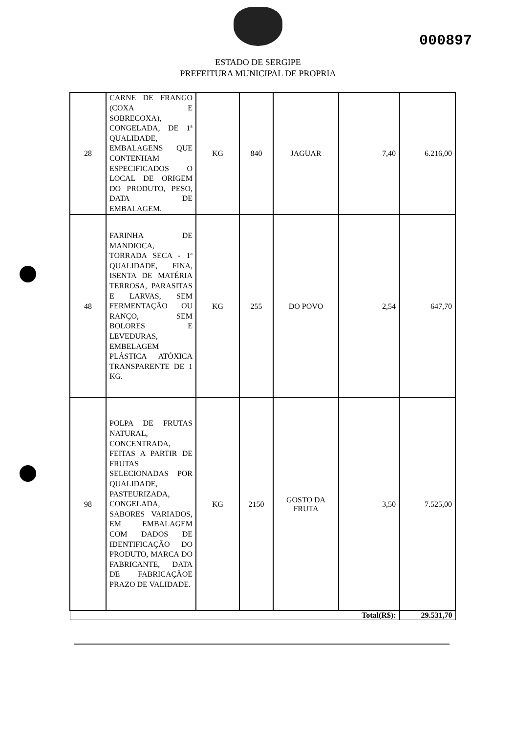000897
ESTADO DE SERGIPE
PREFEITURA MUNICIPAL DE PROPRIA
| 28 | CARNE DE FRANGO (COXA E SOBRECOXA), CONGELADA, DE 1ª QUALIDADE, EMBALAGENS QUE CONTENHAM ESPECIFICADOS O LOCAL DE ORIGEM DO PRODUTO, PESO, DATA DE EMBALAGEM. | KG | 840 | JAGUAR | 7,40 | 6.216,00 |
| 48 | FARINHA DE MANDIOCA, TORRADA SECA - 1ª QUALIDADE, FINA, ISENTA DE MATÉRIA TERROSA, PARASITAS E LARVAS, SEM FERMENTAÇÃO OU RANÇO, SEM BOLORES E LEVEDURAS, EMBELAGEM PLÁSTICA ATÓXICA TRANSPARENTE DE 1 KG. | KG | 255 | DO POVO | 2,54 | 647,70 |
| 98 | POLPA DE FRUTAS NATURAL, CONCENTRADA, FEITAS A PARTIR DE FRUTAS SELECIONADAS POR QUALIDADE, PASTEURIZADA, CONGELADA, SABORES VARIADOS, EM EMBALAGEM COM DADOS DE IDENTIFICAÇÃO DO PRODUTO, MARCA DO FABRICANTE, DATA DE FABRICAÇÃOE PRAZO DE VALIDADE. | KG | 2150 | GOSTO DA FRUTA | 3,50 | 7.525,00 |
| Total(R$): | | | | | | 29.531,70 |